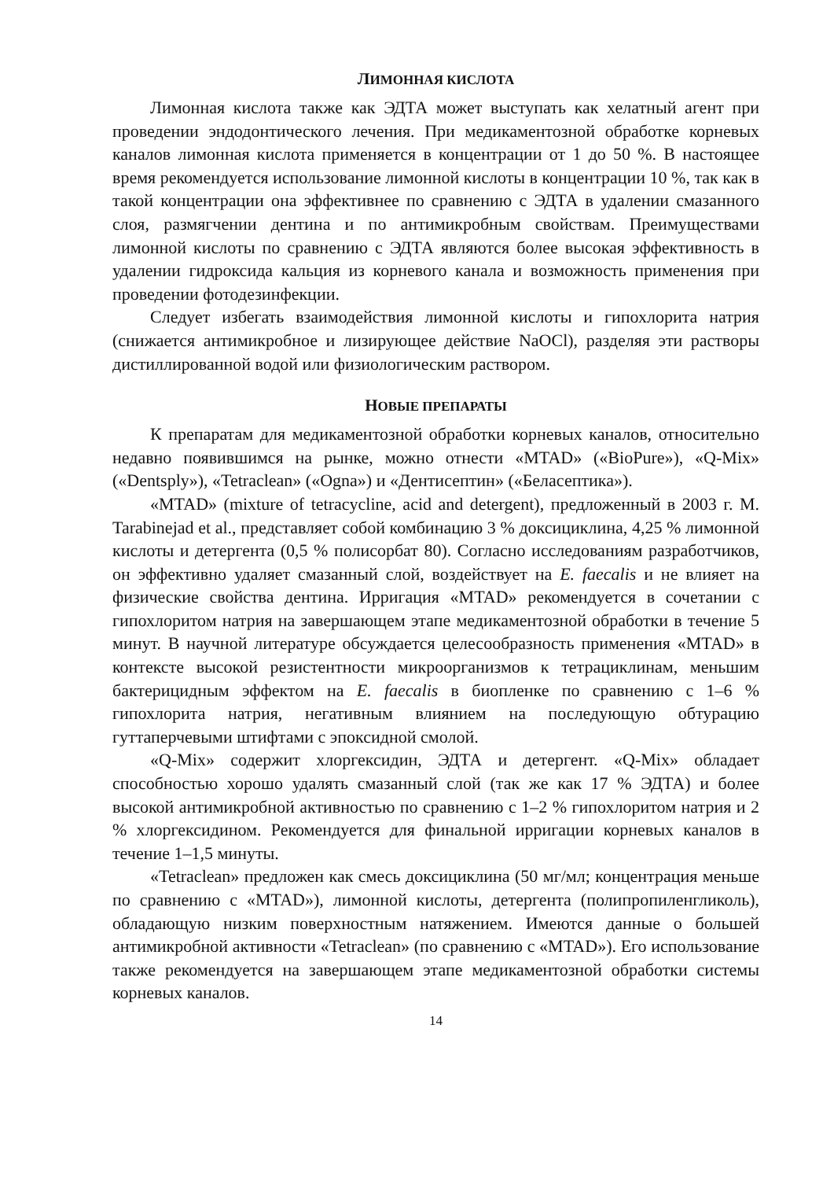ЛИМОННАЯ КИСЛОТА
Лимонная кислота также как ЭДТА может выступать как хелатный агент при проведении эндодонтического лечения. При медикаментозной обработке корневых каналов лимонная кислота применяется в концентрации от 1 до 50 %. В настоящее время рекомендуется использование лимонной кислоты в концентрации 10 %, так как в такой концентрации она эффективнее по сравнению с ЭДТА в удалении смазанного слоя, размягчении дентина и по антимикробным свойствам. Преимуществами лимонной кислоты по сравнению с ЭДТА являются более высокая эффективность в удалении гидроксида кальция из корневого канала и возможность применения при проведении фотодезинфекции.
Следует избегать взаимодействия лимонной кислоты и гипохлорита натрия (снижается антимикробное и лизирующее действие NaOCl), разделяя эти растворы дистиллированной водой или физиологическим раствором.
НОВЫЕ ПРЕПАРАТЫ
К препаратам для медикаментозной обработки корневых каналов, относительно недавно появившимся на рынке, можно отнести «MTAD» («BioPure»), «Q-Mix» («Dentsply»), «Tetraclean» («Ogna») и «Дентисептин» («Беласептика»).
«MTAD» (mixture of tetracycline, acid and detergent), предложенный в 2003 г. M. Tarabinejad et al., представляет собой комбинацию 3 % доксициклина, 4,25 % лимонной кислоты и детергента (0,5 % полисорбат 80). Согласно исследованиям разработчиков, он эффективно удаляет смазанный слой, воздействует на E. faecalis и не влияет на физические свойства дентина. Ирригация «MTAD» рекомендуется в сочетании с гипохлоритом натрия на завершающем этапе медикаментозной обработки в течение 5 минут. В научной литературе обсуждается целесообразность применения «MTAD» в контексте высокой резистентности микроорганизмов к тетрациклинам, меньшим бактерицидным эффектом на E. faecalis в биопленке по сравнению с 1–6 % гипохлорита натрия, негативным влиянием на последующую обтурацию гуттаперчевыми штифтами с эпоксидной смолой.
«Q-Mix» содержит хлоргексидин, ЭДТА и детергент. «Q-Mix» обладает способностью хорошо удалять смазанный слой (так же как 17 % ЭДТА) и более высокой антимикробной активностью по сравнению с 1–2 % гипохлоритом натрия и 2 % хлоргексидином. Рекомендуется для финальной ирригации корневых каналов в течение 1–1,5 минуты.
«Tetraclean» предложен как смесь доксициклина (50 мг/мл; концентрация меньше по сравнению с «MTAD»), лимонной кислоты, детергента (полипропиленгликоль), обладающую низким поверхностным натяжением. Имеются данные о большей антимикробной активности «Tetraclean» (по сравнению с «MTAD»). Его использование также рекомендуется на завершающем этапе медикаментозной обработки системы корневых каналов.
14